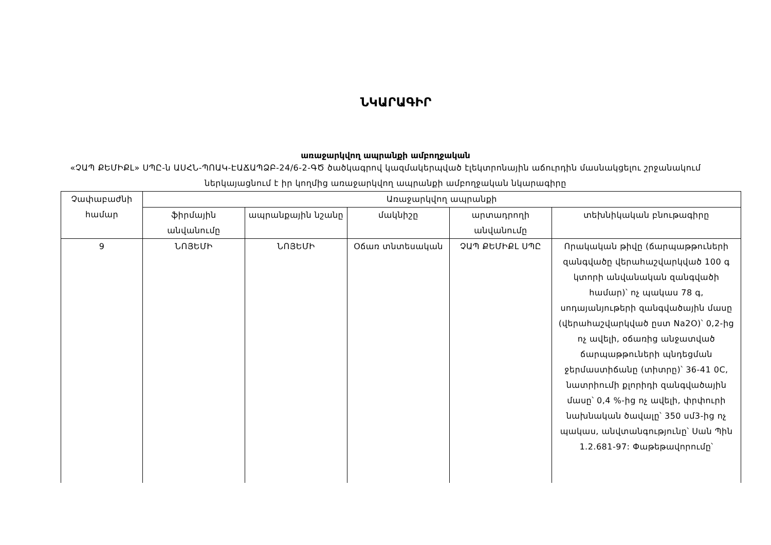ՆԿԱՐԱԳԻՐ
առաջարկվող ապրանքի ամբողջական
«ՉԱՊ ՔԵՄԻՔԼ» ՍՊԸ-ն ԱՍՀՆ-ՊՈԱԿ-ԷԱՃԱՊՁԲ-24/6-2-ԳԾ ծածկագրով կազմակերպված էլեկտրոնային աճուրդին մասնակցելու շրջանակում ներկայացնում է իր կողմից առաջարկվող ապրանքի ամբողջական նկարագիրը
| Չափաբաժնի համար | Առաջարկվող ապրանքի | | | | |
| --- | --- | --- | --- | --- | --- |
| | ֆիրմային անվանումը | ապրանքային նշանը | մակնիշը | արտադրողի անվանումը | տեխնիկական բնութագիրը |
| 9 | ՆՈՅԵՄԻ | ՆՈՅԵՄԻ | Օճառ տնտեսական | ՉԱՊ ՔԵՄԻՔԼ ՍՊԸ | Որակական թիվը (ճարպաթթուների զանգվածը վերահաշվարկված 100 գ կտորի անվանական զանգվածի համար)՝ ոչ պակաս 78 գ, սոդայանյութերի զանգվածային մասը (վերահաշվարկված ըստ Na2O)՝ 0,2-ից ոչ ավելի, օճառից անջատված ճարպաթթուների պնդեցման ջերմաստիճանը (տիտրը)՝ 36-41 0C, նատրիումի քլորիդի զանգվածային մասը՝ 0,4 %-ից ոչ ավելի, փրփուրի նախնական ծավալը՝ 350 սմ3-ից ոչ պակաս, անվտանգությունը՝ Սան Պին 1.2.681-97: Փաթեթավորումը՝ |